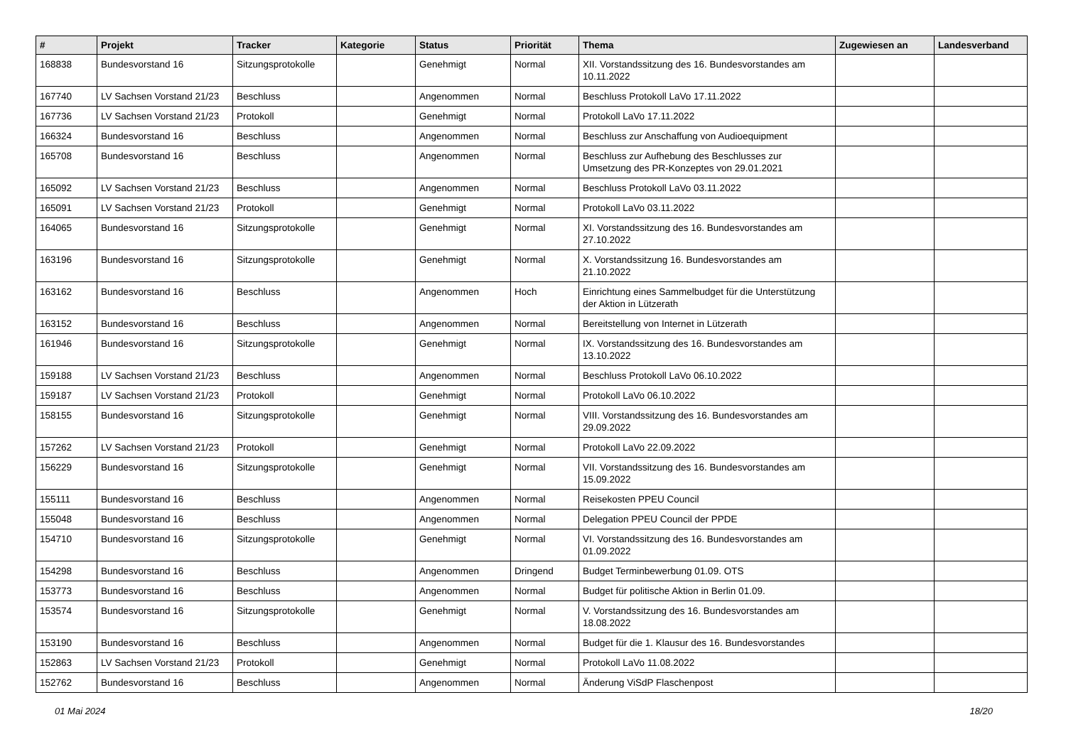| # | Projekt | Tracker | Kategorie | Status | Priorität | Thema | Zugewiesen an | Landesverband |
| --- | --- | --- | --- | --- | --- | --- | --- | --- |
| 168838 | Bundesvorstand 16 | Sitzungsprotokolle | | Genehmigt | Normal | XII. Vorstandssitzung des 16. Bundesvorstandes am 10.11.2022 | | |
| 167740 | LV Sachsen Vorstand 21/23 | Beschluss | | Angenommen | Normal | Beschluss Protokoll LaVo 17.11.2022 | | |
| 167736 | LV Sachsen Vorstand 21/23 | Protokoll | | Genehmigt | Normal | Protokoll LaVo 17.11.2022 | | |
| 166324 | Bundesvorstand 16 | Beschluss | | Angenommen | Normal | Beschluss zur Anschaffung von Audioequipment | | |
| 165708 | Bundesvorstand 16 | Beschluss | | Angenommen | Normal | Beschluss zur Aufhebung des Beschlusses zur Umsetzung des PR-Konzeptes von 29.01.2021 | | |
| 165092 | LV Sachsen Vorstand 21/23 | Beschluss | | Angenommen | Normal | Beschluss Protokoll LaVo 03.11.2022 | | |
| 165091 | LV Sachsen Vorstand 21/23 | Protokoll | | Genehmigt | Normal | Protokoll LaVo 03.11.2022 | | |
| 164065 | Bundesvorstand 16 | Sitzungsprotokolle | | Genehmigt | Normal | XI. Vorstandssitzung des 16. Bundesvorstandes am 27.10.2022 | | |
| 163196 | Bundesvorstand 16 | Sitzungsprotokolle | | Genehmigt | Normal | X. Vorstandssitzung 16. Bundesvorstandes am 21.10.2022 | | |
| 163162 | Bundesvorstand 16 | Beschluss | | Angenommen | Hoch | Einrichtung eines Sammelbudget für die Unterstützung der Aktion in Lützerath | | |
| 163152 | Bundesvorstand 16 | Beschluss | | Angenommen | Normal | Bereitstellung von Internet in Lützerath | | |
| 161946 | Bundesvorstand 16 | Sitzungsprotokolle | | Genehmigt | Normal | IX. Vorstandssitzung des 16. Bundesvorstandes am 13.10.2022 | | |
| 159188 | LV Sachsen Vorstand 21/23 | Beschluss | | Angenommen | Normal | Beschluss Protokoll LaVo 06.10.2022 | | |
| 159187 | LV Sachsen Vorstand 21/23 | Protokoll | | Genehmigt | Normal | Protokoll LaVo 06.10.2022 | | |
| 158155 | Bundesvorstand 16 | Sitzungsprotokolle | | Genehmigt | Normal | VIII. Vorstandssitzung des 16. Bundesvorstandes am 29.09.2022 | | |
| 157262 | LV Sachsen Vorstand 21/23 | Protokoll | | Genehmigt | Normal | Protokoll LaVo 22.09.2022 | | |
| 156229 | Bundesvorstand 16 | Sitzungsprotokolle | | Genehmigt | Normal | VII. Vorstandssitzung des 16. Bundesvorstandes am 15.09.2022 | | |
| 155111 | Bundesvorstand 16 | Beschluss | | Angenommen | Normal | Reisekosten PPEU Council | | |
| 155048 | Bundesvorstand 16 | Beschluss | | Angenommen | Normal | Delegation PPEU Council der PPDE | | |
| 154710 | Bundesvorstand 16 | Sitzungsprotokolle | | Genehmigt | Normal | VI. Vorstandssitzung des 16. Bundesvorstandes am 01.09.2022 | | |
| 154298 | Bundesvorstand 16 | Beschluss | | Angenommen | Dringend | Budget Terminbewerbung 01.09. OTS | | |
| 153773 | Bundesvorstand 16 | Beschluss | | Angenommen | Normal | Budget für politische Aktion in Berlin 01.09. | | |
| 153574 | Bundesvorstand 16 | Sitzungsprotokolle | | Genehmigt | Normal | V. Vorstandssitzung des 16. Bundesvorstandes am 18.08.2022 | | |
| 153190 | Bundesvorstand 16 | Beschluss | | Angenommen | Normal | Budget für die 1. Klausur des 16. Bundesvorstandes | | |
| 152863 | LV Sachsen Vorstand 21/23 | Protokoll | | Genehmigt | Normal | Protokoll LaVo 11.08.2022 | | |
| 152762 | Bundesvorstand 16 | Beschluss | | Angenommen | Normal | Änderung ViSdP Flaschenpost | | |
01 Mai 2024 18/20